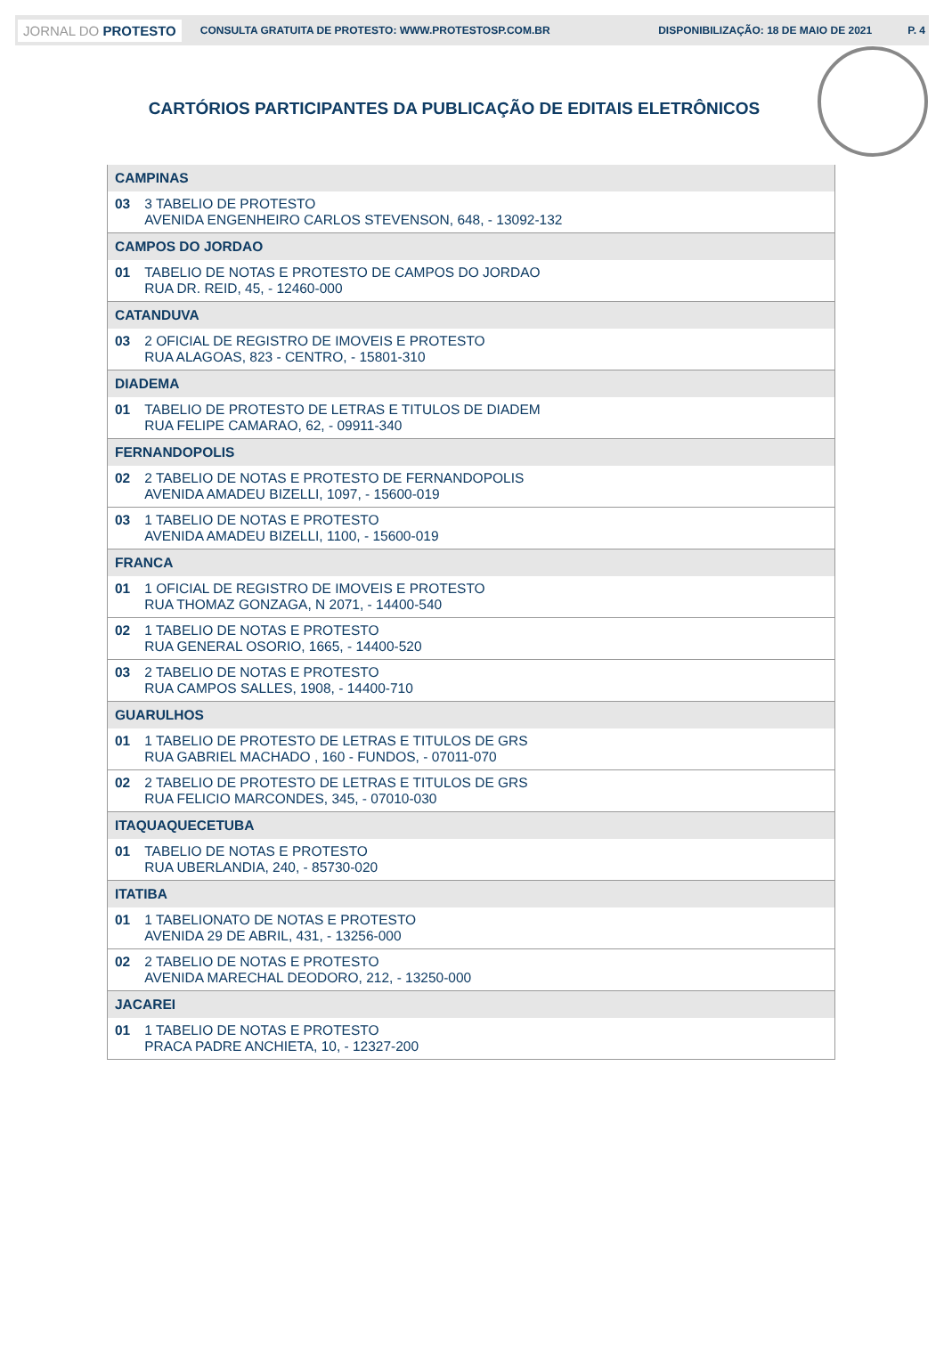JORNAL DO PROTESTO CONSULTA GRATUITA DE PROTESTO: WWW.PROTESTOSP.COM.BR DISPONIBILIZAÇÃO: 18 DE MAIO DE 2021 P. 4
CARTÓRIOS PARTICIPANTES DA PUBLICAÇÃO DE EDITAIS ELETRÔNICOS
| CAMPINAS | |
| --- | --- |
| 03 | 3 TABELIO DE PROTESTO AVENIDA ENGENHEIRO CARLOS STEVENSON, 648, - 13092-132 |
| CAMPOS DO JORDAO | |
| 01 | TABELIO DE NOTAS E PROTESTO DE CAMPOS DO JORDAO RUA DR. REID, 45, - 12460-000 |
| CATANDUVA | |
| 03 | 2 OFICIAL DE REGISTRO DE IMOVEIS E PROTESTO RUA ALAGOAS, 823 - CENTRO, - 15801-310 |
| DIADEMA | |
| 01 | TABELIO DE PROTESTO DE LETRAS E TITULOS DE DIADEM RUA FELIPE CAMARAO, 62, - 09911-340 |
| FERNANDOPOLIS | |
| 02 | 2 TABELIO DE NOTAS E PROTESTO DE FERNANDOPOLIS AVENIDA AMADEU BIZELLI, 1097, - 15600-019 |
| 03 | 1 TABELIO DE NOTAS E PROTESTO AVENIDA AMADEU BIZELLI, 1100, - 15600-019 |
| FRANCA | |
| 01 | 1 OFICIAL DE REGISTRO DE IMOVEIS E PROTESTO RUA THOMAZ GONZAGA, N 2071, - 14400-540 |
| 02 | 1 TABELIO DE NOTAS E PROTESTO RUA GENERAL OSORIO, 1665, - 14400-520 |
| 03 | 2 TABELIO DE NOTAS E PROTESTO RUA CAMPOS SALLES, 1908, - 14400-710 |
| GUARULHOS | |
| 01 | 1 TABELIO DE PROTESTO DE LETRAS E TITULOS DE GRS RUA GABRIEL MACHADO , 160 - FUNDOS, - 07011-070 |
| 02 | 2 TABELIO DE PROTESTO DE LETRAS E TITULOS DE GRS RUA FELICIO MARCONDES, 345, - 07010-030 |
| ITAQUAQUECETUBA | |
| 01 | TABELIO DE NOTAS E PROTESTO RUA UBERLANDIA, 240, - 85730-020 |
| ITATIBA | |
| 01 | 1 TABELIONATO DE NOTAS E PROTESTO AVENIDA 29 DE ABRIL, 431, - 13256-000 |
| 02 | 2 TABELIO DE NOTAS E PROTESTO AVENIDA MARECHAL DEODORO, 212, - 13250-000 |
| JACAREI | |
| 01 | 1 TABELIO DE NOTAS E PROTESTO PRACA PADRE ANCHIETA, 10, - 12327-200 |